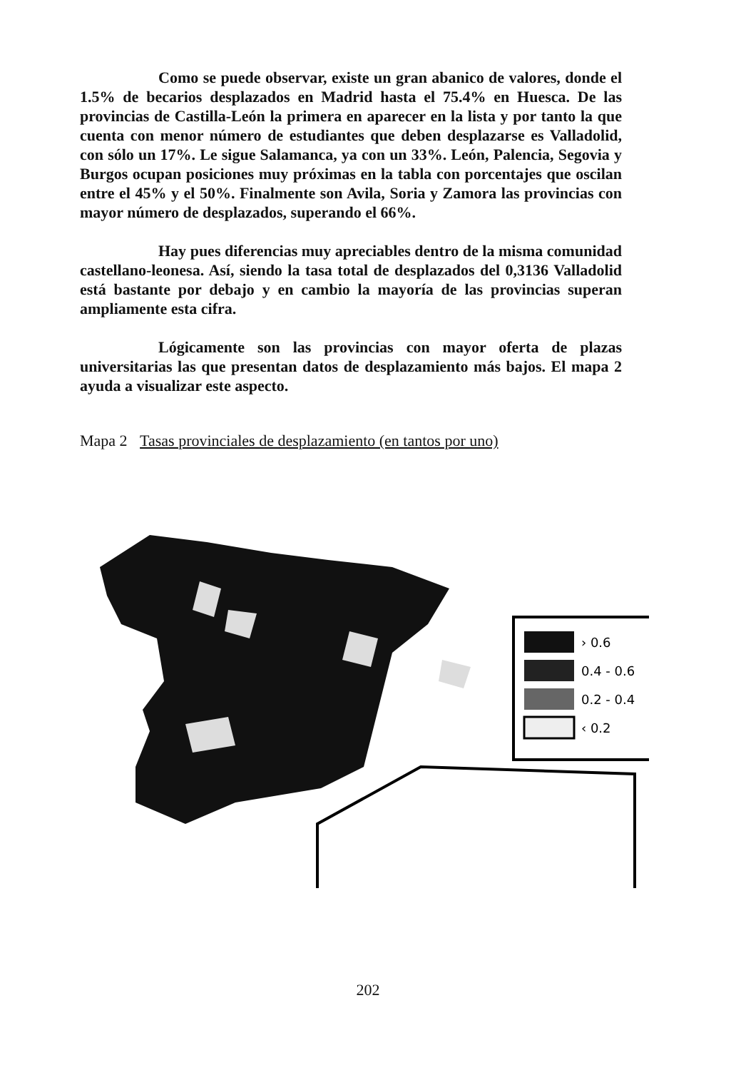Como se puede observar, existe un gran abanico de valores, donde el 1.5% de becarios desplazados en Madrid hasta el 75.4% en Huesca. De las provincias de Castilla-León la primera en aparecer en la lista y por tanto la que cuenta con menor número de estudiantes que deben desplazarse es Valladolid, con sólo un 17%. Le sigue Salamanca, ya con un 33%. León, Palencia, Segovia y Burgos ocupan posiciones muy próximas en la tabla con porcentajes que oscilan entre el 45% y el 50%. Finalmente son Avila, Soria y Zamora las provincias con mayor número de desplazados, superando el 66%.
Hay pues diferencias muy apreciables dentro de la misma comunidad castellano-leonesa. Así, siendo la tasa total de desplazados del 0,3136 Valladolid está bastante por debajo y en cambio la mayoría de las provincias superan ampliamente esta cifra.
Lógicamente son las provincias con mayor oferta de plazas universitarias las que presentan datos de desplazamiento más bajos. El mapa 2 ayuda a visualizar este aspecto.
Mapa 2 Tasas provinciales de desplazamiento (en tantos por uno)
› 0.6
0.4 - 0.6
0.2 - 0.4
‹ 0.2
202